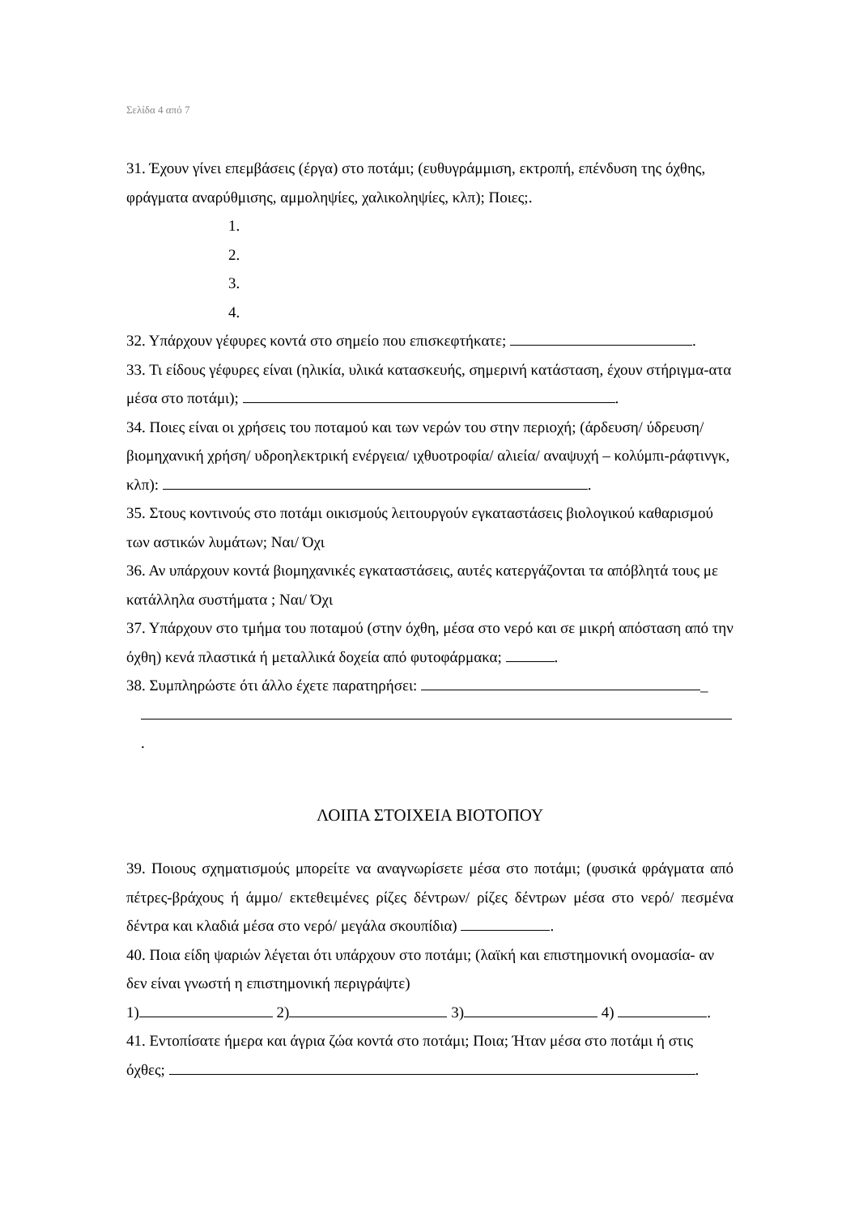Σελίδα 4 από 7
31. Έχουν γίνει επεμβάσεις (έργα) στο ποτάμι; (ευθυγράμμιση, εκτροπή, επένδυση της όχθης, φράγματα αναρύθμισης, αμμοληψίες, χαλικοληψίες, κλπ); Ποιες;.
1.
2.
3.
4.
32. Υπάρχουν γέφυρες κοντά στο σημείο που επισκεφτήκατε; .
33. Τι είδους γέφυρες είναι (ηλικία, υλικά κατασκευής, σημερινή κατάσταση, έχουν στήριγμα-ατα μέσα στο ποτάμι); .
34. Ποιες είναι οι χρήσεις του ποταμού και των νερών του στην περιοχή; (άρδευση/ ύδρευση/ βιομηχανική χρήση/ υδροηλεκτρική ενέργεια/ ιχθυοτροφία/ αλιεία/ αναψυχή – κολύμπι-ράφτινγκ, κλπ): .
35. Στους κοντινούς στο ποτάμι οικισμούς λειτουργούν εγκαταστάσεις βιολογικού καθαρισμού των αστικών λυμάτων; Ναι/ Όχι
36. Αν υπάρχουν κοντά βιομηχανικές εγκαταστάσεις, αυτές κατεργάζονται τα απόβλητά τους με κατάλληλα συστήματα ; Ναι/ Όχι
37. Υπάρχουν στο τμήμα του ποταμού (στην όχθη, μέσα στο νερό και σε μικρή απόσταση από την όχθη) κενά πλαστικά ή μεταλλικά δοχεία από φυτοφάρμακα; .
38. Συμπληρώστε ότι άλλο έχετε παρατηρήσει: _
.
ΛΟΙΠΑ ΣΤΟΙΧΕΙΑ ΒΙΟΤΟΠΟΥ
39. Ποιους σχηματισμούς μπορείτε να αναγνωρίσετε μέσα στο ποτάμι; (φυσικά φράγματα από πέτρες-βράχους ή άμμο/ εκτεθειμένες ρίζες δέντρων/ ρίζες δέντρων μέσα στο νερό/ πεσμένα δέντρα και κλαδιά μέσα στο νερό/ μεγάλα σκουπίδια) .
40. Ποια είδη ψαριών λέγεται ότι υπάρχουν στο ποτάμι; (λαϊκή και επιστημονική ονομασία- αν δεν είναι γνωστή η επιστημονική περιγράψτε)
1) 2) 3) 4) .
41. Εντοπίσατε ήμερα και άγρια ζώα κοντά στο ποτάμι; Ποια; Ήταν μέσα στο ποτάμι ή στις όχθες; .